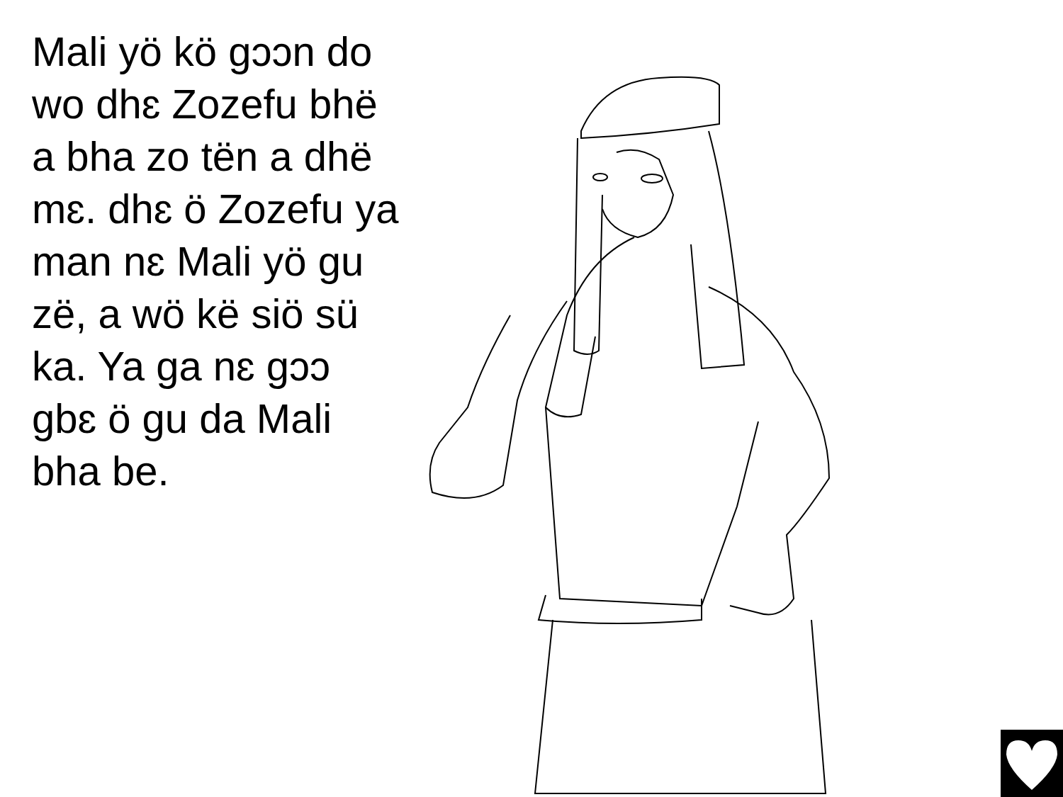Mali yö kö gɔɔn do wo dhɛ Zozefu bhë a bha zo tën a dhë mɛ. dhɛ ö Zozefu ya man nɛ Mali yö gu zë, a wö kë siö sü ka. Ya ga nɛ gɔɔ gbɛ ö gu da Mali bha be.